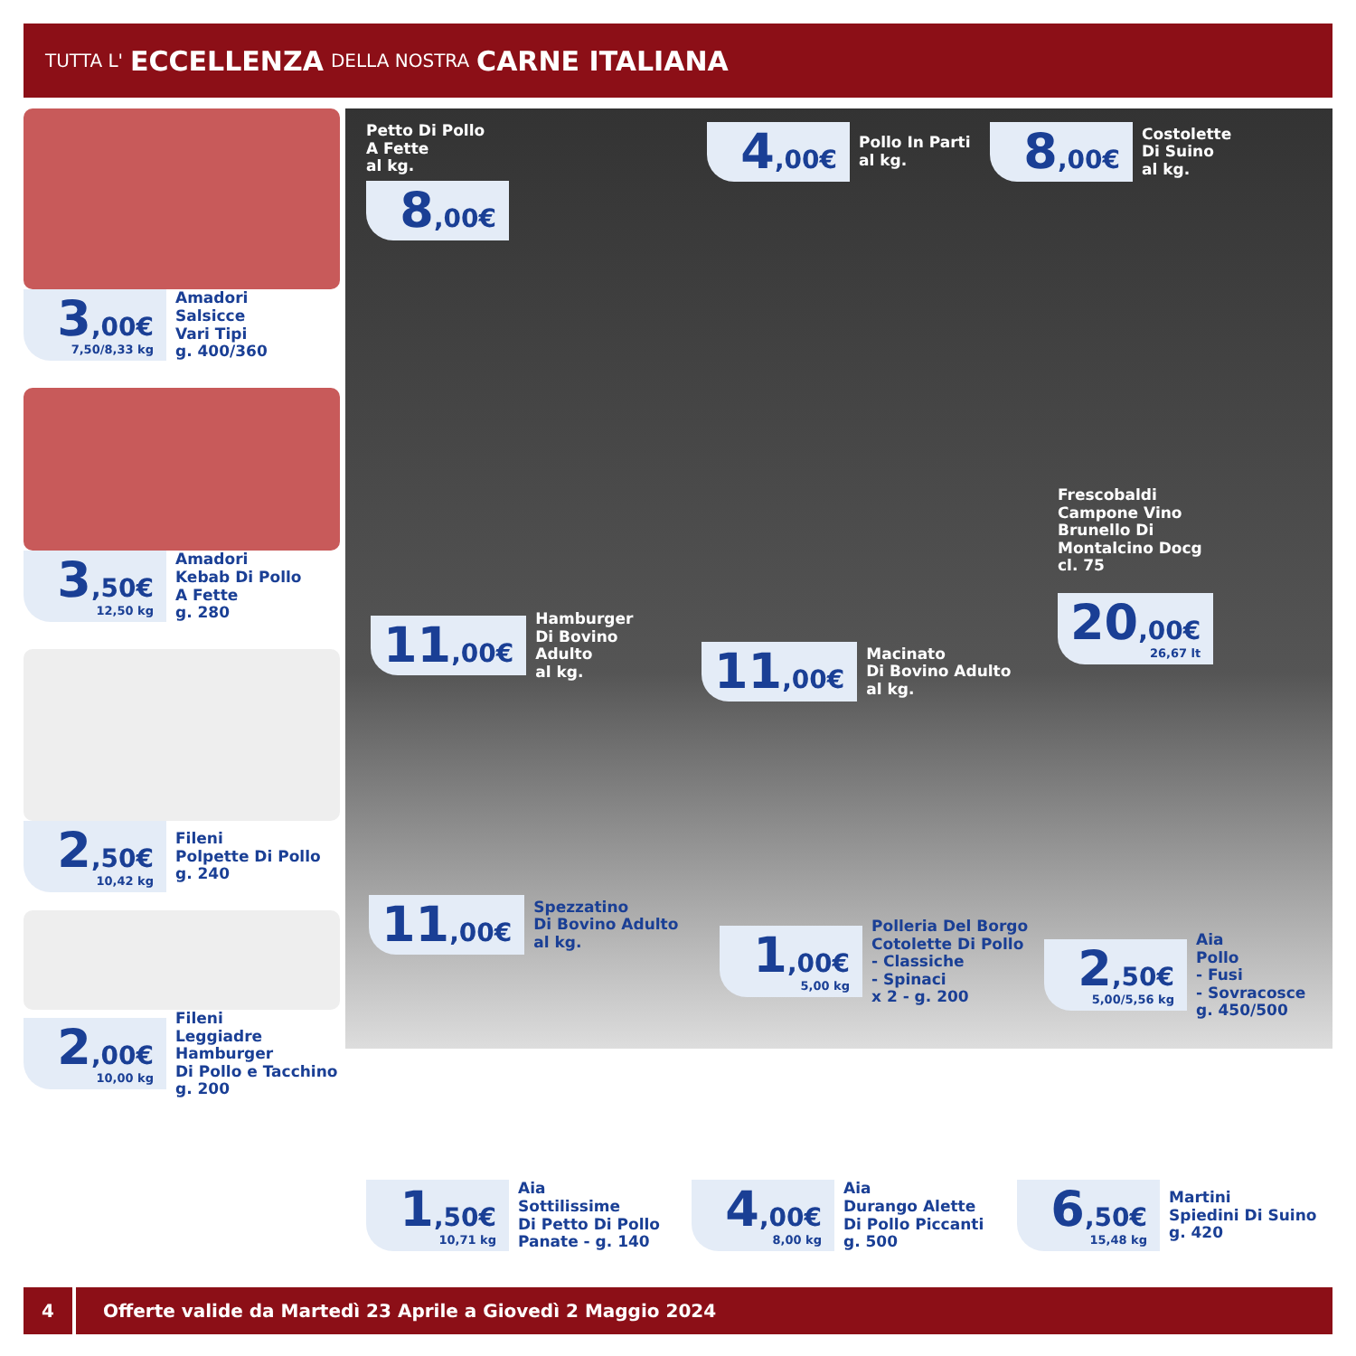TUTTA L' ECCELLENZA DELLA NOSTRA CARNE ITALIANA
3,00€
7,50/8,33 kg
Amadori
Salsicce
Vari Tipi
g. 400/360
3,50€
12,50 kg
Amadori
Kebab Di Pollo
A Fette
g. 280
2,50€
10,42 kg
Fileni
Polpette Di Pollo
g. 240
2,00€
10,00 kg
Fileni
Leggiadre
Hamburger
Di Pollo e Tacchino
g. 200
Petto Di Pollo
A Fette
al kg.
8,00€
4,00€
Pollo In Parti
al kg.
8,00€
Costolette
Di Suino
al kg.
Frescobaldi
Campone Vino
Brunello Di
Montalcino Docg
cl. 75
20,00€
26,67 lt
11,00€
Hamburger
Di Bovino
Adulto
al kg.
11,00€
Macinato
Di Bovino Adulto
al kg.
11,00€
Spezzatino
Di Bovino Adulto
al kg.
1,00€
5,00 kg
Polleria Del Borgo
Cotolette Di Pollo
- Classiche
- Spinaci
x 2 - g. 200
2,50€
5,00/5,56 kg
Aia
Pollo
- Fusi
- Sovracosce
g. 450/500
1,50€
10,71 kg
Aia
Sottilissime
Di Petto Di Pollo
Panate - g. 140
4,00€
8,00 kg
Aia
Durango Alette
Di Pollo Piccanti
g. 500
6,50€
15,48 kg
Martini
Spiedini Di Suino
g. 420
4 Offerte valide da Martedì 23 Aprile a Giovedì 2 Maggio 2024